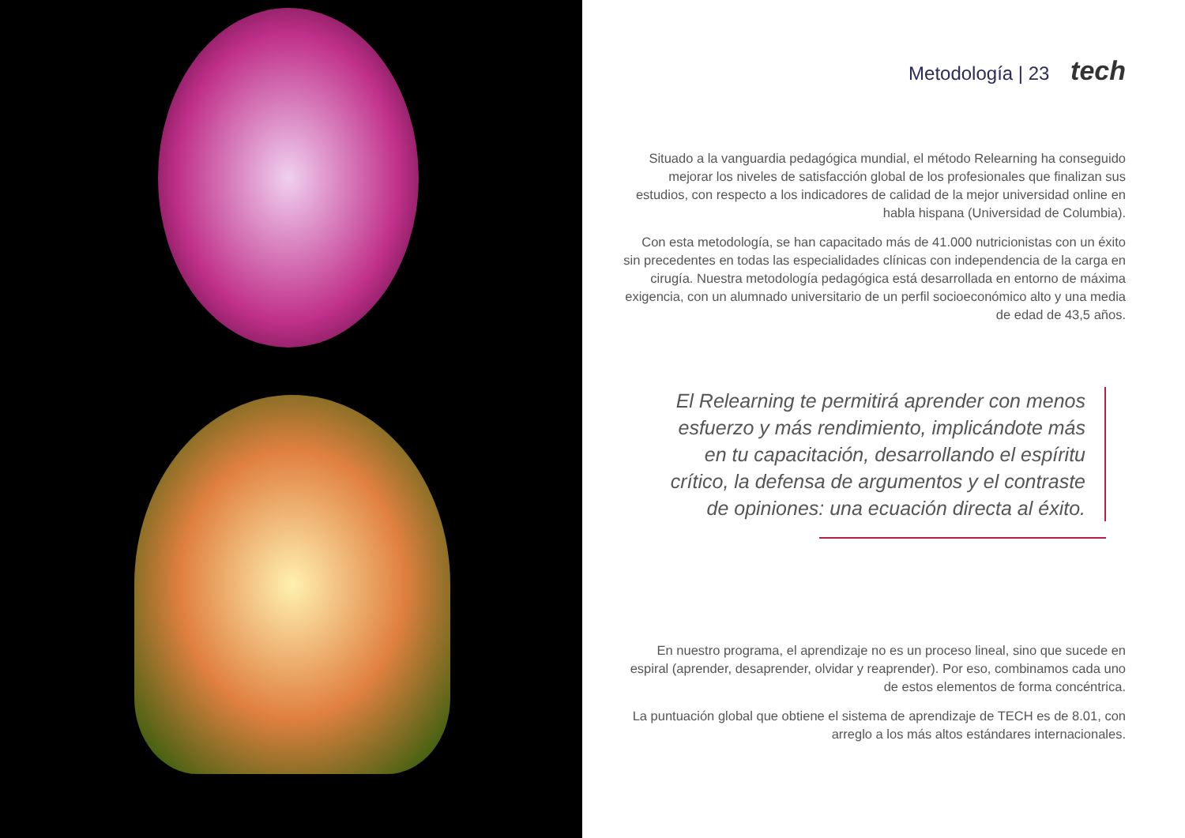Metodología | 23 tech
Situado a la vanguardia pedagógica mundial, el método Relearning ha conseguido mejorar los niveles de satisfacción global de los profesionales que finalizan sus estudios, con respecto a los indicadores de calidad de la mejor universidad online en habla hispana (Universidad de Columbia).
Con esta metodología, se han capacitado más de 41.000 nutricionistas con un éxito sin precedentes en todas las especialidades clínicas con independencia de la carga en cirugía. Nuestra metodología pedagógica está desarrollada en entorno de máxima exigencia, con un alumnado universitario de un perfil socioeconómico alto y una media de edad de 43,5 años.
El Relearning te permitirá aprender con menos esfuerzo y más rendimiento, implicándote más en tu capacitación, desarrollando el espíritu crítico, la defensa de argumentos y el contraste de opiniones: una ecuación directa al éxito.
En nuestro programa, el aprendizaje no es un proceso lineal, sino que sucede en espiral (aprender, desaprender, olvidar y reaprender). Por eso, combinamos cada uno de estos elementos de forma concéntrica.
La puntuación global que obtiene el sistema de aprendizaje de TECH es de 8.01, con arreglo a los más altos estándares internacionales.